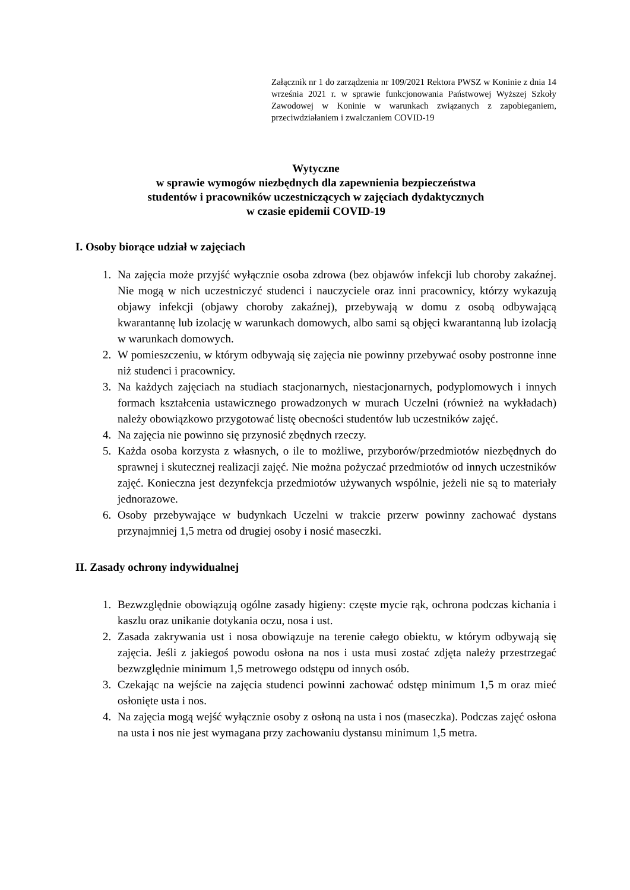Załącznik nr 1 do zarządzenia nr 109/2021 Rektora PWSZ w Koninie z dnia 14 września 2021 r. w sprawie funkcjonowania Państwowej Wyższej Szkoły Zawodowej w Koninie w warunkach związanych z zapobieganiem, przeciwdziałaniem i zwalczaniem COVID-19
Wytyczne
w sprawie wymogów niezbędnych dla zapewnienia bezpieczeństwa
studentów i pracowników uczestniczących w zajęciach dydaktycznych
w czasie epidemii COVID-19
I. Osoby biorące udział w zajęciach
1. Na zajęcia może przyjść wyłącznie osoba zdrowa (bez objawów infekcji lub choroby zakaźnej. Nie mogą w nich uczestniczyć studenci i nauczyciele oraz inni pracownicy, którzy wykazują objawy infekcji (objawy choroby zakaźnej), przebywają w domu z osobą odbywającą kwarantannę lub izolację w warunkach domowych, albo sami są objęci kwarantanną lub izolacją w warunkach domowych.
2. W pomieszczeniu, w którym odbywają się zajęcia nie powinny przebywać osoby postronne inne niż studenci i pracownicy.
3. Na każdych zajęciach na studiach stacjonarnych, niestacjonarnych, podyplomowych i innych formach kształcenia ustawicznego prowadzonych w murach Uczelni (również na wykładach) należy obowiązkowo przygotować listę obecności studentów lub uczestników zajęć.
4. Na zajęcia nie powinno się przynosić zbędnych rzeczy.
5. Każda osoba korzysta z własnych, o ile to możliwe, przyborów/przedmiotów niezbędnych do sprawnej i skutecznej realizacji zajęć. Nie można pożyczać przedmiotów od innych uczestników zajęć. Konieczna jest dezynfekcja przedmiotów używanych wspólnie, jeżeli nie są to materiały jednorazowe.
6. Osoby przebywające w budynkach Uczelni w trakcie przerw powinny zachować dystans przynajmniej 1,5 metra od drugiej osoby i nosić maseczki.
II. Zasady ochrony indywidualnej
1. Bezwzględnie obowiązują ogólne zasady higieny: częste mycie rąk, ochrona podczas kichania i kaszlu oraz unikanie dotykania oczu, nosa i ust.
2. Zasada zakrywania ust i nosa obowiązuje na terenie całego obiektu, w którym odbywają się zajęcia. Jeśli z jakiegoś powodu osłona na nos i usta musi zostać zdjęta należy przestrzegać bezwzględnie minimum 1,5 metrowego odstępu od innych osób.
3. Czekając na wejście na zajęcia studenci powinni zachować odstęp minimum 1,5 m oraz mieć osłonięte usta i nos.
4. Na zajęcia mogą wejść wyłącznie osoby z osłoną na usta i nos (maseczka). Podczas zajęć osłona na usta i nos nie jest wymagana przy zachowaniu dystansu minimum 1,5 metra.